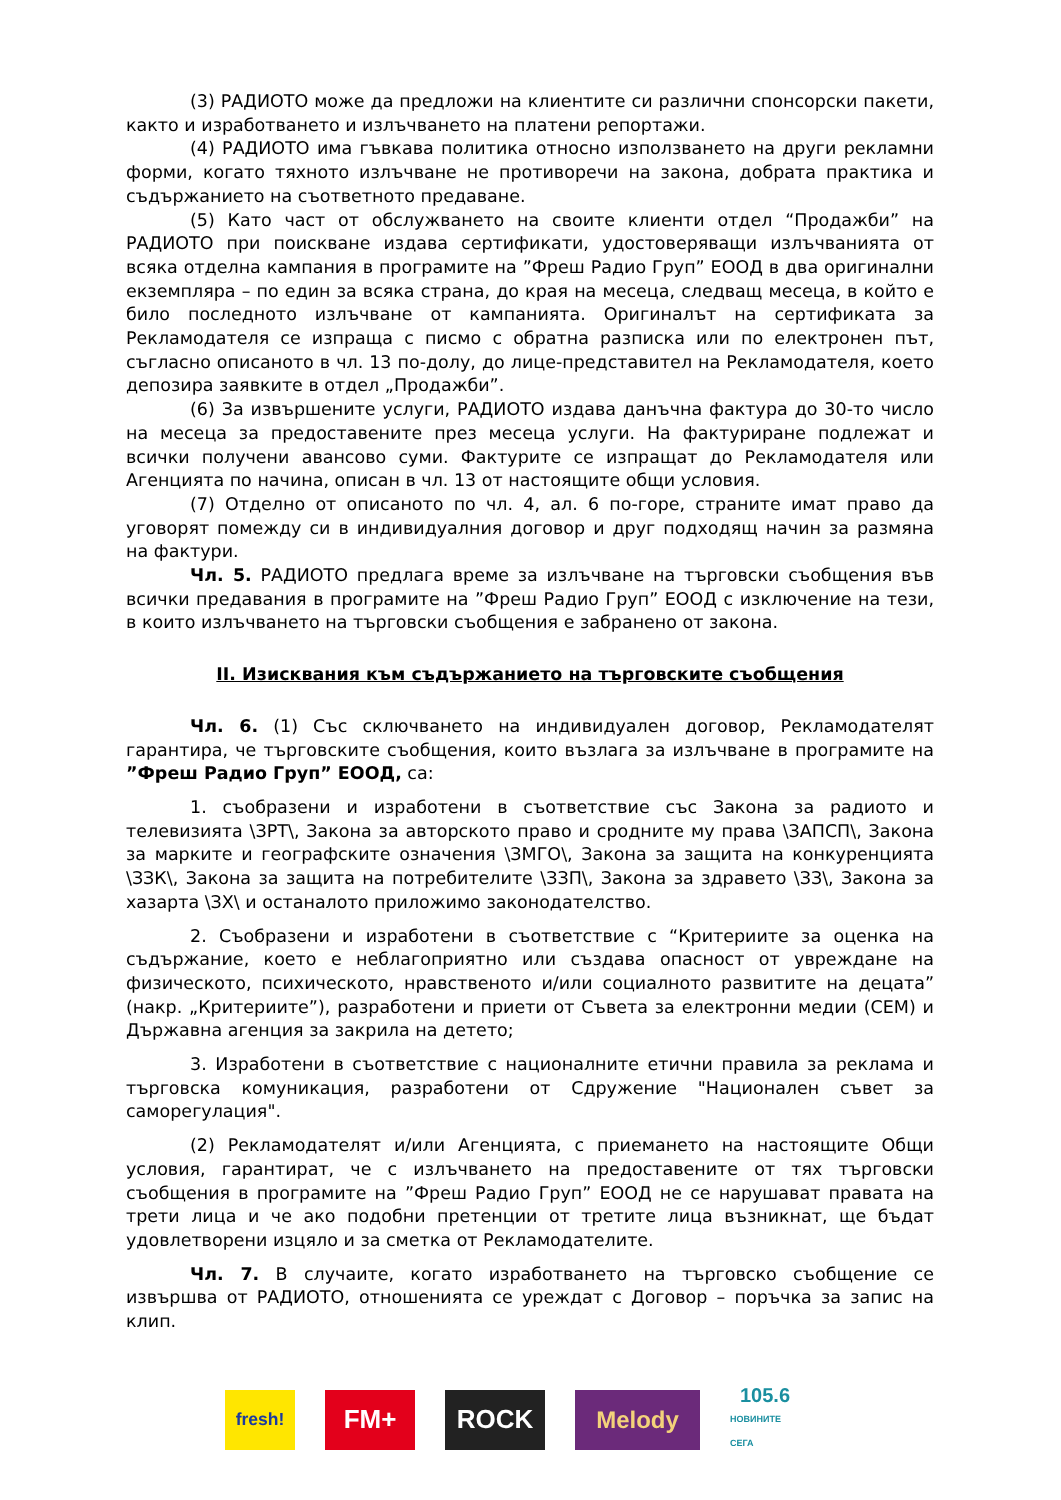(3) РАДИОТО може да предложи на клиентите си различни спонсорски пакети, както и изработването и излъчването на платени репортажи.
(4) РАДИОТО има гъвкава политика относно използването на други рекламни форми, когато тяхното излъчване не противоречи на закона, добрата практика и съдържанието на съответното предаване.
(5) Като част от обслужването на своите клиенти отдел “Продажби” на РАДИОТО при поискване издава сертификати, удостоверяващи излъчванията от всяка отделна кампания в програмите на ”Фреш Радио Груп” ЕООД в два оригинални екземпляра – по един за всяка страна, до края на месеца, следващ месеца, в който е било последното излъчване от кампанията. Оригиналът на сертификата за Рекламодателя се изпраща с писмо с обратна разписка или по електронен път, съгласно описаното в чл. 13 по-долу, до лице-представител на Рекламодателя, което депозира заявките в отдел „Продажби”.
(6) За извършените услуги, РАДИОТО издава данъчна фактура до 30-то число на месеца за предоставените през месеца услуги. На фактуриране подлежат и всички получени авансово суми. Фактурите се изпращат до Рекламодателя или Агенцията по начина, описан в чл. 13 от настоящите общи условия.
(7) Отделно от описаното по чл. 4, ал. 6 по-горе, страните имат право да уговорят помежду си в индивидуалния договор и друг подходящ начин за размяна на фактури.
Чл. 5. РАДИОТО предлага време за излъчване на търговски съобщения във всички предавания в програмите на ”Фреш Радио Груп” ЕООД с изключение на тези, в които излъчването на търговски съобщения е забранено от закона.
II. Изисквания към съдържанието на търговските съобщения
Чл. 6. (1) Със сключването на индивидуален договор, Рекламодателят гарантира, че търговските съобщения, които възлага за излъчване в програмите на ”Фреш Радио Груп” ЕООД, са:
1. съобразени и изработени в съответствие със Закона за радиото и телевизията \ЗРТ\, Закона за авторското право и сродните му права \ЗАПСП\, Закона за марките и географските означения \ЗМГО\, Закона за защита на конкуренцията \ЗЗК\, Закона за защита на потребителите \ЗЗП\, Закона за здравето \ЗЗ\, Закона за хазарта \ЗХ\ и останалото приложимо законодателство.
2. Съобразени и изработени в съответствие с “Критериите за оценка на съдържание, което е неблагоприятно или създава опасност от увреждане на физическото, психическото, нравственото и/или социалното развитите на децата” (накр. „Критериите”), разработени и приети от Съвета за електронни медии (СЕМ) и Държавна агенция за закрила на детето;
3. Изработени в съответствие с националните етични правила за реклама и търговска комуникация, разработени от Сдружение "Национален съвет за саморегулация".
(2) Рекламодателят и/или Агенцията, с приемането на настоящите Общи условия, гарантират, че с излъчването на предоставените от тях търговски съобщения в програмите на ”Фреш Радио Груп” ЕООД не се нарушават правата на трети лица и че ако подобни претенции от третите лица възникнат, ще бъдат удовлетворени изцяло и за сметка от Рекламодателите.
Чл. 7. В случаите, когато изработването на търговско съобщение се извършва от РАДИОТО, отношенията се уреждат с Договор – поръчка за запис на клип.
fresh!
FM+ ROCK Melody
105.6
НОВИНИТЕ СЕГА